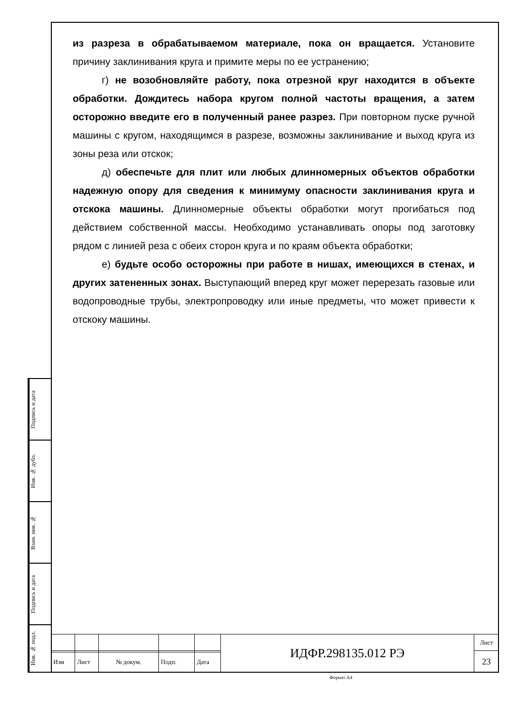из разреза в обрабатываемом материале, пока он вращается. Установите причину заклинивания круга и примите меры по ее устранению;
г) не возобновляйте работу, пока отрезной круг находится в объекте обработки. Дождитесь набора кругом полной частоты вращения, а затем осторожно введите его в полученный ранее разрез. При повторном пуске ручной машины с кругом, находящимся в разрезе, возможны заклинивание и выход круга из зоны реза или отскок;
д) обеспечьте для плит или любых длинномерных объектов обработки надежную опору для сведения к минимуму опасности заклинивания круга и отскока машины. Длинномерные объекты обработки могут прогибаться под действием собственной массы. Необходимо устанавливать опоры под заготовку рядом с линией реза с обеих сторон круга и по краям объекта обработки;
е) будьте особо осторожны при работе в нишах, имеющихся в стенах, и других затененных зонах. Выступающий вперед круг может перерезать газовые или водопроводные трубы, электропроводку или иные предметы, что может привести к отскоку машины.
Подпись и дата
Инв. № дубл.
Взам. инв. №
Подпись и дата
Инв. № подл.
| | | | | | ИДФР.298135.012 РЭ | Лист |
| | | | | | | 23 |
| Изм | Лист | № докум. | Подп. | Дата | | |
Формат А4